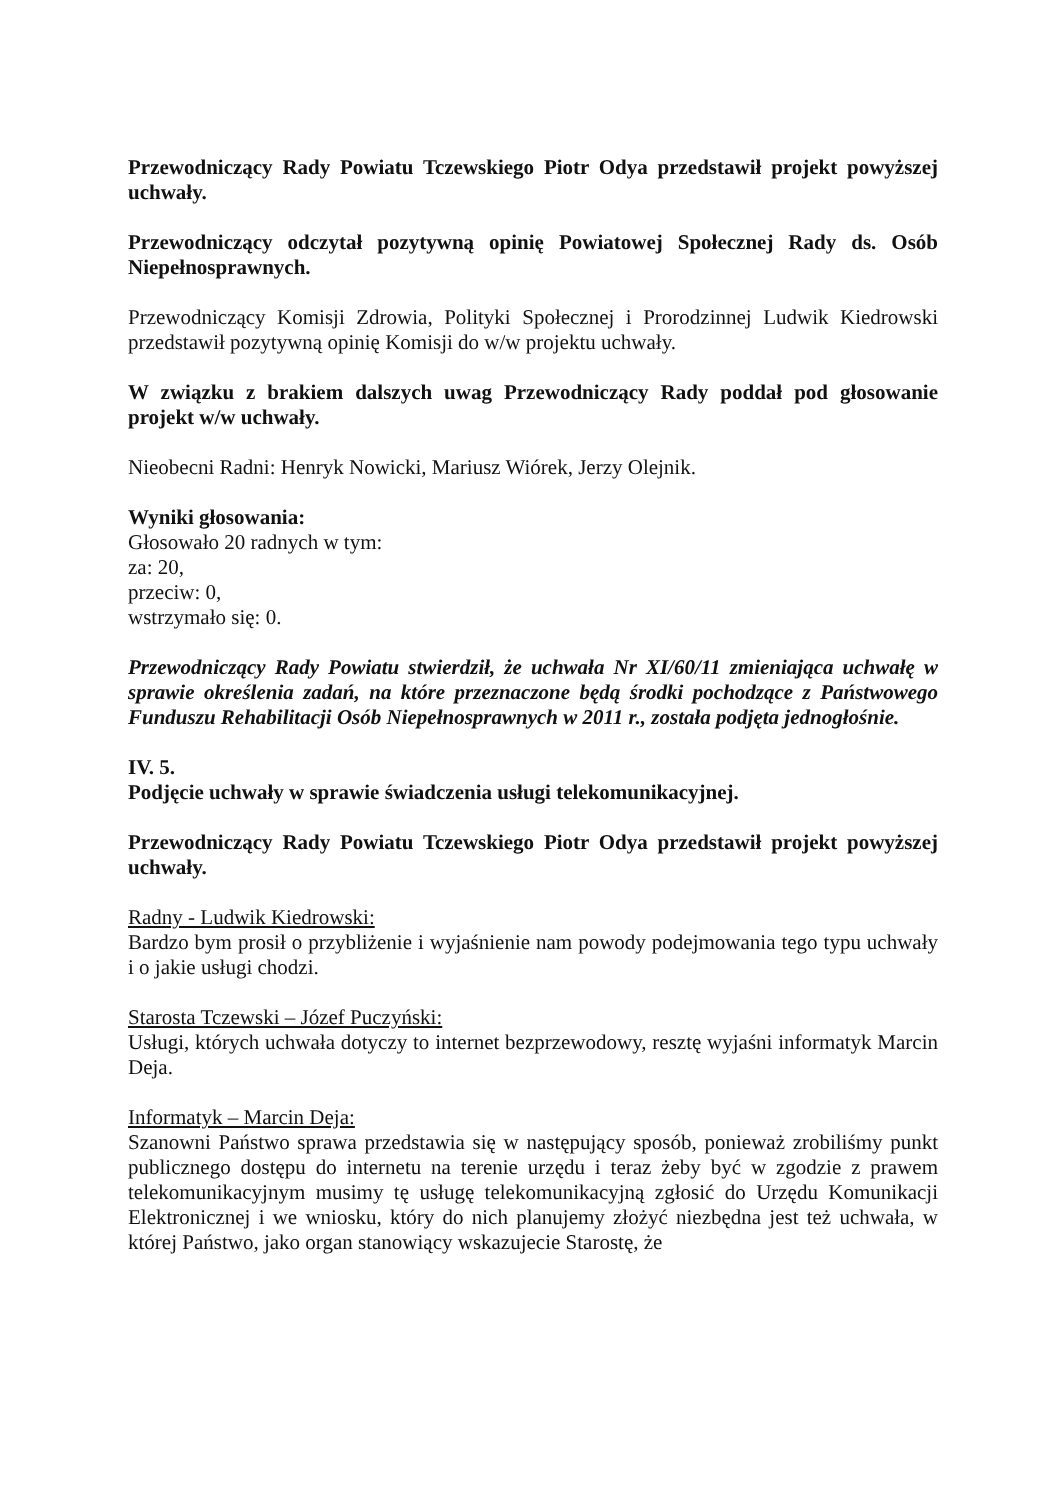Przewodniczący Rady Powiatu Tczewskiego Piotr Odya przedstawił projekt powyższej uchwały.
Przewodniczący odczytał pozytywną opinię Powiatowej Społecznej Rady ds. Osób Niepełnosprawnych.
Przewodniczący Komisji Zdrowia, Polityki Społecznej i Prorodzinnej Ludwik Kiedrowski przedstawił pozytywną opinię Komisji do w/w projektu uchwały.
W związku z brakiem dalszych uwag Przewodniczący Rady poddał pod głosowanie projekt w/w uchwały.
Nieobecni Radni: Henryk Nowicki, Mariusz Wiórek, Jerzy Olejnik.
Wyniki głosowania:
Głosowało 20 radnych w tym:
za: 20,
przeciw: 0,
wstrzymało się: 0.
Przewodniczący Rady Powiatu stwierdził, że uchwała Nr XI/60/11 zmieniająca uchwałę w sprawie określenia zadań, na które przeznaczone będą środki pochodzące z Państwowego Funduszu Rehabilitacji Osób Niepełnosprawnych w 2011 r., została podjęta jednogłośnie.
IV. 5.
Podjęcie uchwały w sprawie świadczenia usługi telekomunikacyjnej.
Przewodniczący Rady Powiatu Tczewskiego Piotr Odya przedstawił projekt powyższej uchwały.
Radny - Ludwik Kiedrowski:
Bardzo bym prosił o przybliżenie i wyjaśnienie nam powody podejmowania tego typu uchwały i o jakie usługi chodzi.
Starosta Tczewski – Józef Puczyński:
Usługi, których uchwała dotyczy to internet bezprzewodowy, resztę wyjaśni informatyk Marcin Deja.
Informatyk – Marcin Deja:
Szanowni Państwo sprawa przedstawia się w następujący sposób, ponieważ zrobiliśmy punkt publicznego dostępu do internetu na terenie urzędu i teraz żeby być w zgodzie z prawem telekomunikacyjnym musimy tę usługę telekomunikacyjną zgłosić do Urzędu Komunikacji Elektronicznej i we wniosku, który do nich planujemy złożyć niezbędna jest też uchwała, w której Państwo, jako organ stanowiący wskazujecie Starostę, że